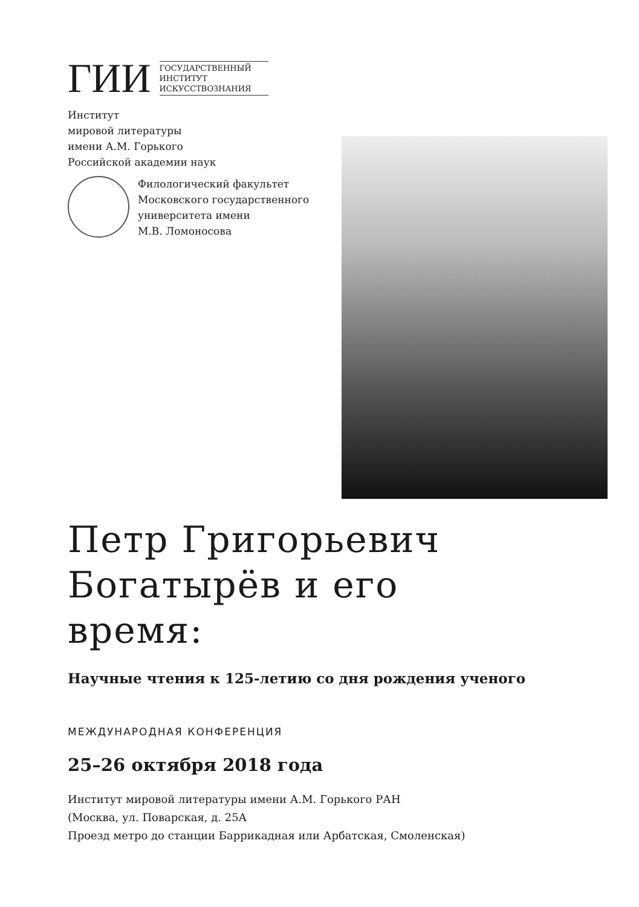ГИИ
ГОСУДАРСТВЕННЫЙ
ИНСТИТУТ
ИСКУССТВОЗНАНИЯ
Институт
мировой литературы
имени А.М. Горького
Российской академии наук
Филологический факультет
Московского государственного
университета имени
М.В. Ломоносова
Петр Григорьевич
Богатырёв и его
время:
Научные чтения к 125-летию со дня рождения ученого
МЕЖДУНАРОДНАЯ КОНФЕРЕНЦИЯ
25–26 октября 2018 года
Институт мировой литературы имени А.М. Горького РАН
(Москва, ул. Поварская, д. 25А
Проезд метро до станции Баррикадная или Арбатская, Смоленская)